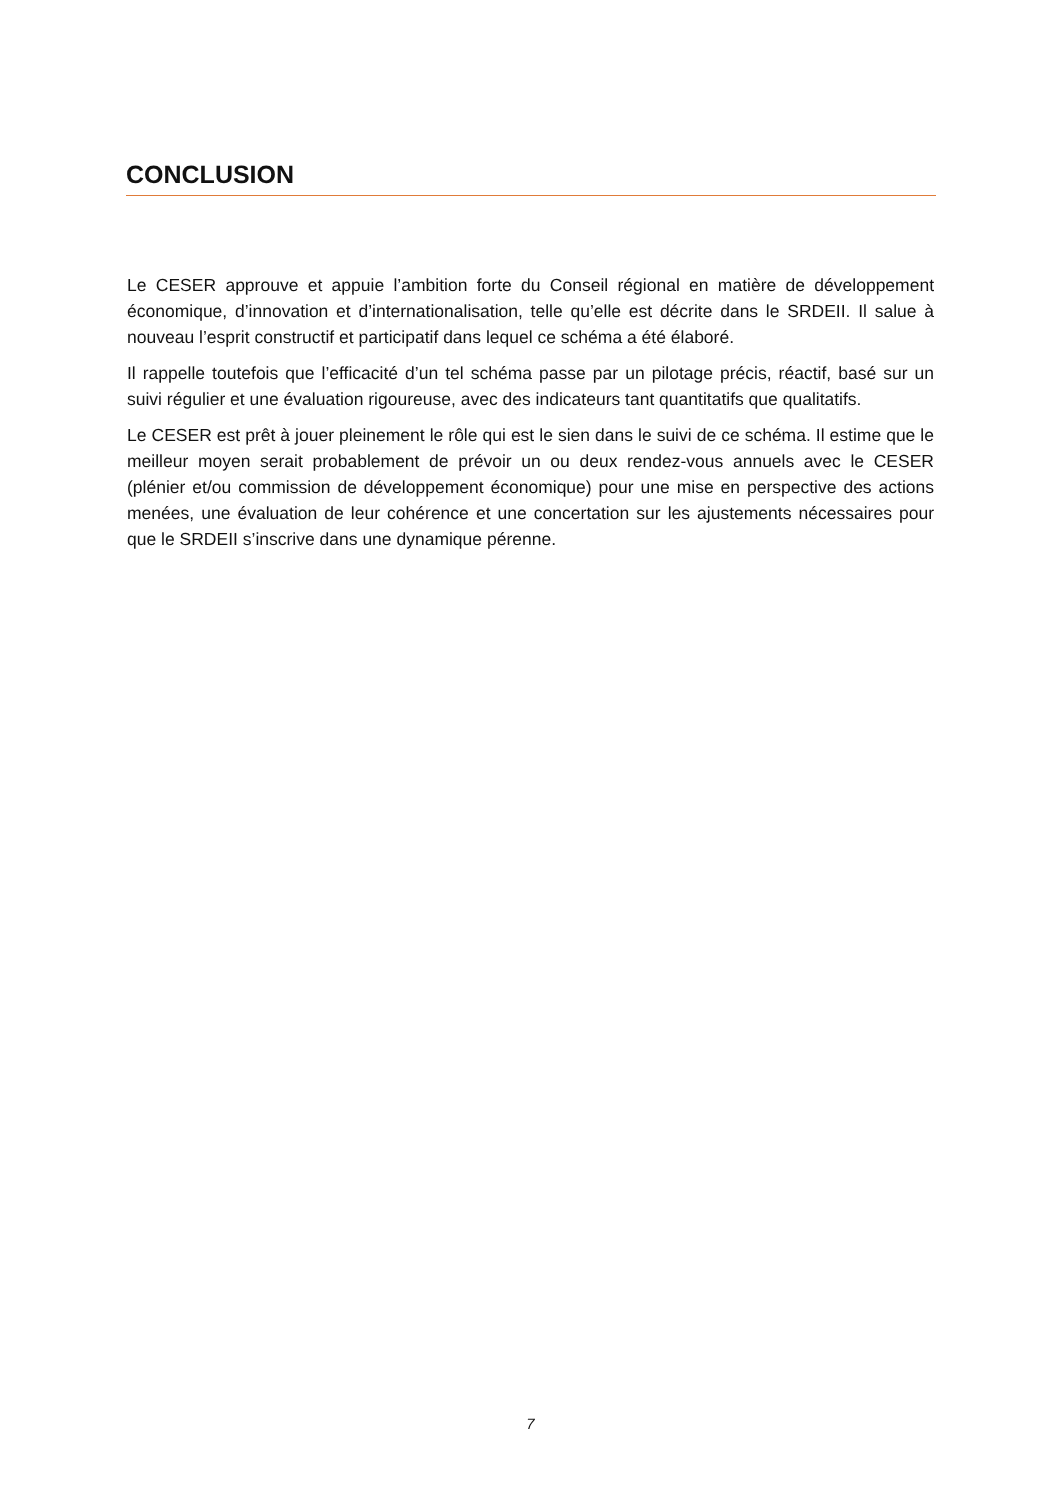CONCLUSION
Le CESER approuve et appuie l’ambition forte du Conseil régional en matière de développement économique, d’innovation et d’internationalisation, telle qu’elle est décrite dans le SRDEII. Il salue à nouveau l’esprit constructif et participatif dans lequel ce schéma a été élaboré.
Il rappelle toutefois que l’efficacité d’un tel schéma passe par un pilotage précis, réactif, basé sur un suivi régulier et une évaluation rigoureuse, avec des indicateurs tant quantitatifs que qualitatifs.
Le CESER est prêt à jouer pleinement le rôle qui est le sien dans le suivi de ce schéma. Il estime que le meilleur moyen serait probablement de prévoir un ou deux rendez-vous annuels avec le CESER (plénier et/ou commission de développement économique) pour une mise en perspective des actions menées, une évaluation de leur cohérence et une concertation sur les ajustements nécessaires pour que le SRDEII s’inscrive dans une dynamique pérenne.
7